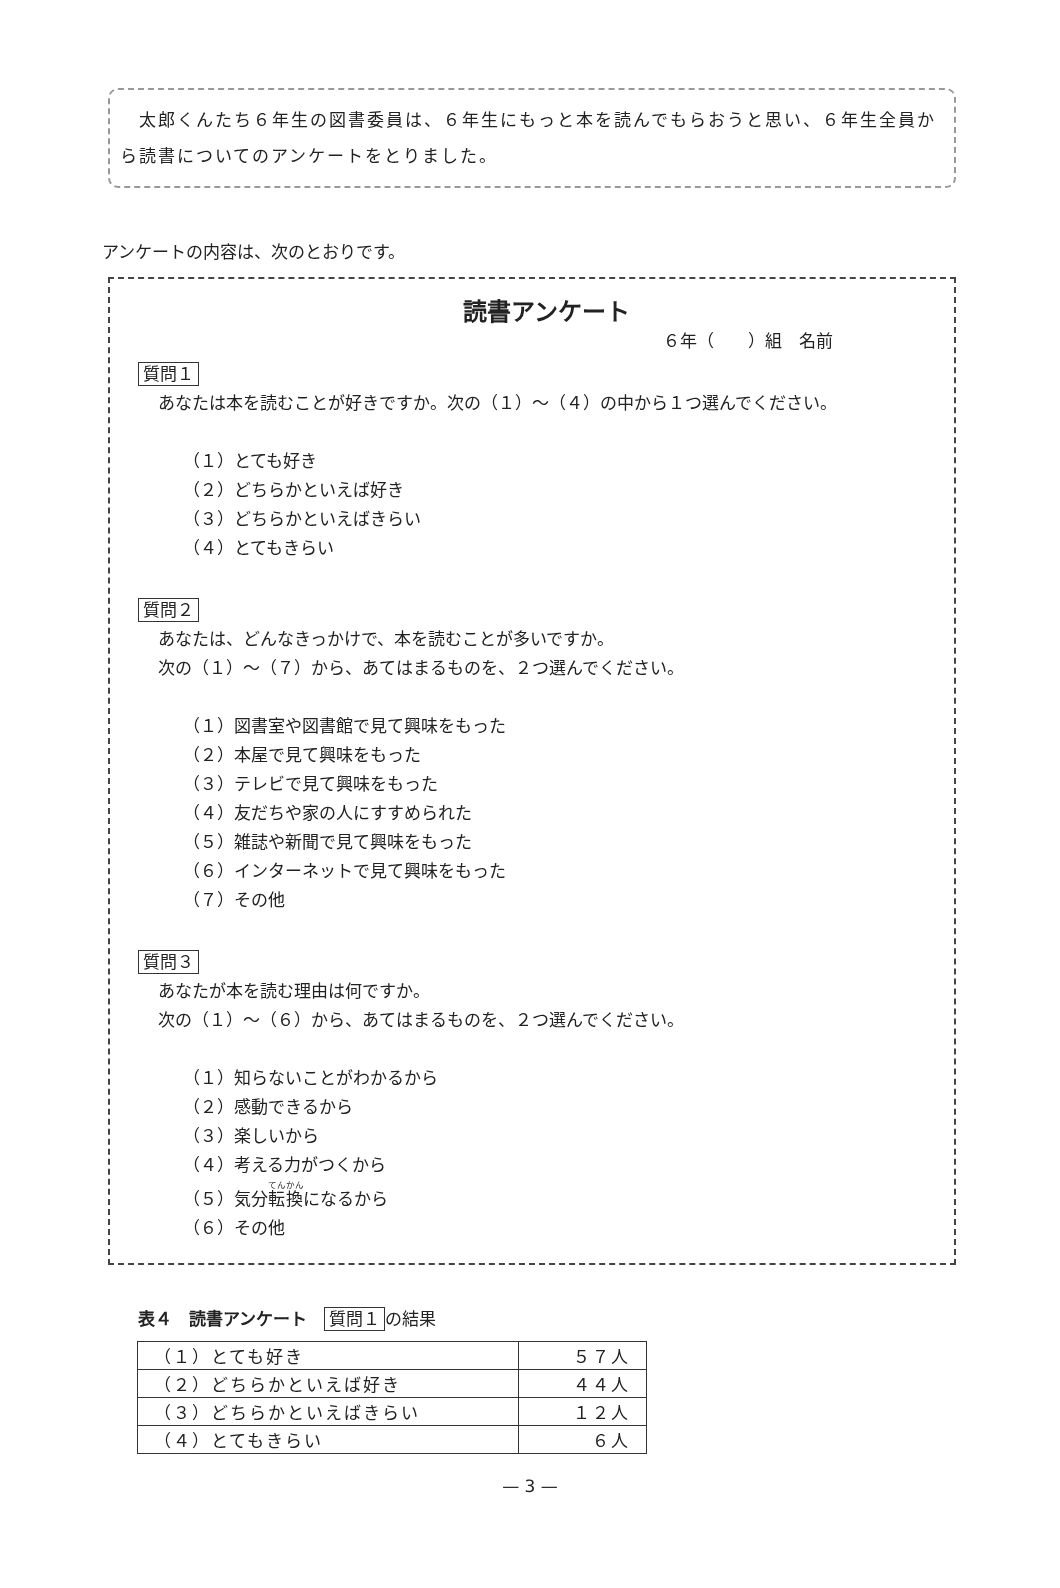太郎くんたち６年生の図書委員は、６年生にもっと本を読んでもらおうと思い、６年生全員から読書についてのアンケートをとりました。
アンケートの内容は、次のとおりです。
読書アンケート
６年（　　）組　名前
質問１
あなたは本を読むことが好きですか。次の（１）～（４）の中から１つ選んでください。
（１）とても好き
（２）どちらかといえば好き
（３）どちらかといえばきらい
（４）とてもきらい
質問２
あなたは、どんなきっかけで、本を読むことが多いですか。
次の（１）～（７）から、あてはまるものを、２つ選んでください。
（１）図書室や図書館で見て興味をもった
（２）本屋で見て興味をもった
（３）テレビで見て興味をもった
（４）友だちや家の人にすすめられた
（５）雑誌や新聞で見て興味をもった
（６）インターネットで見て興味をもった
（７）その他
質問３
あなたが本を読む理由は何ですか。
次の（１）～（６）から、あてはまるものを、２つ選んでください。
（１）知らないことがわかるから
（２）感動できるから
（３）楽しいから
（４）考える力がつくから
（５）気分転換になるから
（６）その他
表４　読書アンケート　質問１ の結果
| （１）とても好き | ５７人 |
| （２）どちらかといえば好き | ４４人 |
| （３）どちらかといえばきらい | １２人 |
| （４）とてもきらい | ６人 |
— 3 —